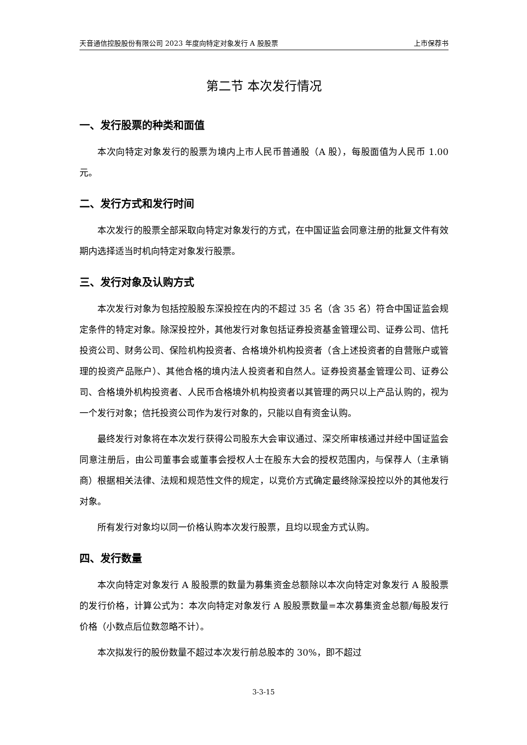天音通信控股股份有限公司 2023 年度向特定对象发行 A 股股票 上市保荐书
第二节 本次发行情况
一、发行股票的种类和面值
本次向特定对象发行的股票为境内上市人民币普通股（A 股），每股面值为人民币 1.00 元。
二、发行方式和发行时间
本次发行的股票全部采取向特定对象发行的方式，在中国证监会同意注册的批复文件有效期内选择适当时机向特定对象发行股票。
三、发行对象及认购方式
本次发行对象为包括控股股东深投控在内的不超过 35 名（含 35 名）符合中国证监会规定条件的特定对象。除深投控外，其他发行对象包括证券投资基金管理公司、证券公司、信托投资公司、财务公司、保险机构投资者、合格境外机构投资者（含上述投资者的自营账户或管理的投资产品账户）、其他合格的境内法人投资者和自然人。证券投资基金管理公司、证券公司、合格境外机构投资者、人民币合格境外机构投资者以其管理的两只以上产品认购的，视为一个发行对象；信托投资公司作为发行对象的，只能以自有资金认购。
最终发行对象将在本次发行获得公司股东大会审议通过、深交所审核通过并经中国证监会同意注册后，由公司董事会或董事会授权人士在股东大会的授权范围内，与保荐人（主承销商）根据相关法律、法规和规范性文件的规定，以竞价方式确定最终除深投控以外的其他发行对象。
所有发行对象均以同一价格认购本次发行股票，且均以现金方式认购。
四、发行数量
本次向特定对象发行 A 股股票的数量为募集资金总额除以本次向特定对象发行 A 股股票的发行价格，计算公式为：本次向特定对象发行 A 股股票数量=本次募集资金总额/每股发行价格（小数点后位数忽略不计）。
本次拟发行的股份数量不超过本次发行前总股本的 30%，即不超过
3-3-15